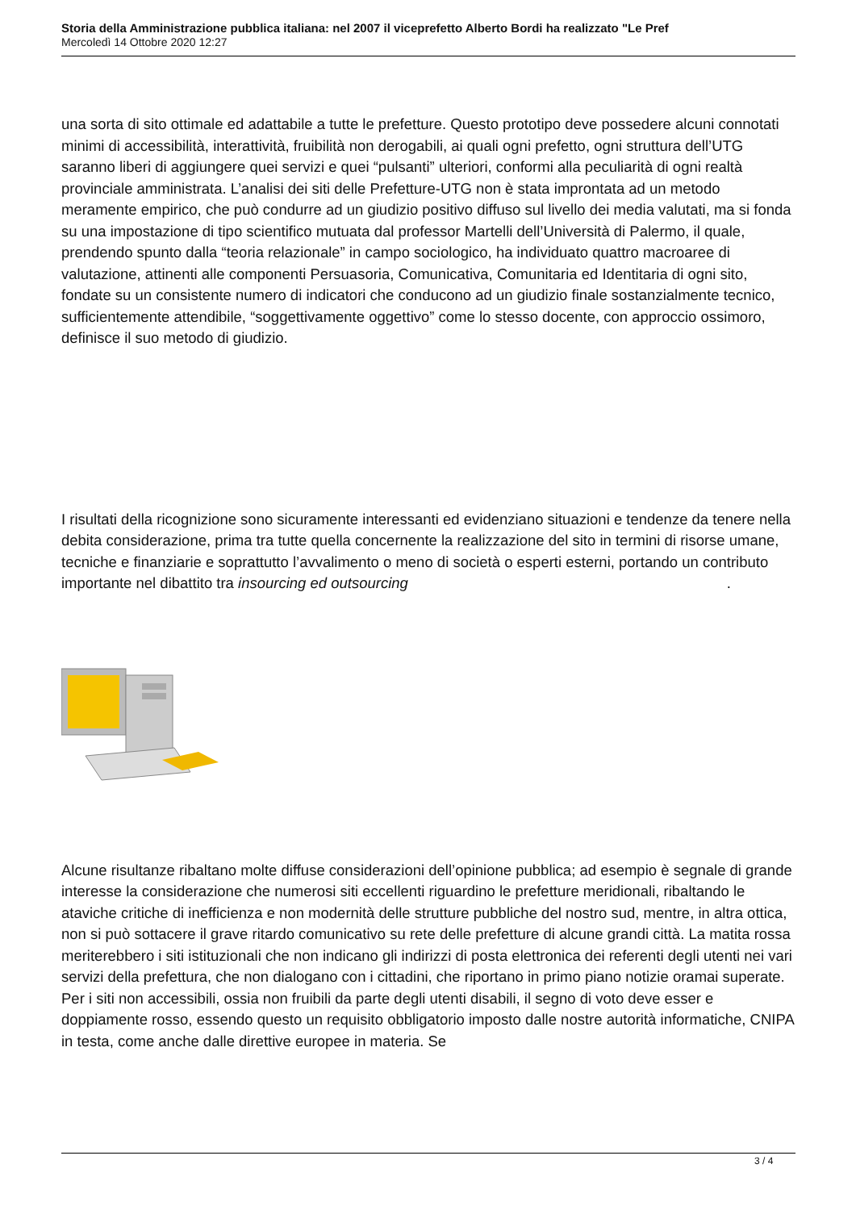Storia della Amministrazione pubblica italiana: nel 2007 il viceprefetto Alberto Bordi ha realizzato "Le Pref
Mercoledì 14 Ottobre 2020 12:27
una sorta di sito ottimale ed adattabile a tutte le prefetture. Questo prototipo deve possedere alcuni connotati minimi di accessibilità, interattività, fruibilità non derogabili, ai quali ogni prefetto, ogni struttura dell’UTG saranno liberi di aggiungere quei servizi e quei “pulsanti” ulteriori, conformi alla peculiarità di ogni realtà provinciale amministrata. L’analisi dei siti delle Prefetture-UTG non è stata improntata ad un metodo meramente empirico, che può condurre ad un giudizio positivo diffuso sul livello dei media valutati, ma si fonda su una impostazione di tipo scientifico mutuata dal professor Martelli dell’Università di Palermo, il quale, prendendo spunto dalla “teoria relazionale” in campo sociologico, ha individuato quattro macroaree di valutazione, attinenti alle componenti Persuasoria, Comunicativa, Comunitaria ed Identitaria di ogni sito, fondate su un consistente numero di indicatori che conducono ad un giudizio finale sostanzialmente tecnico, sufficientemente attendibile, “soggettivamente oggettivo” come lo stesso docente, con approccio ossimoro, definisce il suo metodo di giudizio.
I risultati della ricognizione sono sicuramente interessanti ed evidenziano situazioni e tendenze da tenere nella debita considerazione, prima tra tutte quella concernente la realizzazione del sito in termini di risorse umane, tecniche e finanziarie e soprattutto l’avvalimento o meno di società o esperti esterni, portando un contributo importante nel dibattito tra insourcing ed outsourcing .
Alcune risultanze ribaltano molte diffuse considerazioni dell’opinione pubblica; ad esempio è segnale di grande interesse la considerazione che numerosi siti eccellenti riguardino le prefetture meridionali, ribaltando le ataviche critiche di inefficienza e non modernità delle strutture pubbliche del nostro sud, mentre, in altra ottica, non si può sottacere il grave ritardo comunicativo su rete delle prefetture di alcune grandi città. La matita rossa meriterebbero i siti istituzionali che non indicano gli indirizzi di posta elettronica dei referenti degli utenti nei vari servizi della prefettura, che non dialogano con i cittadini, che riportano in primo piano notizie oramai superate. Per i siti non accessibili, ossia non fruibili da parte degli utenti disabili, il segno di voto deve esser e doppiamente rosso, essendo questo un requisito obbligatorio imposto dalle nostre autorità informatiche, CNIPA in testa, come anche dalle direttive europee in materia. Se
3 / 4